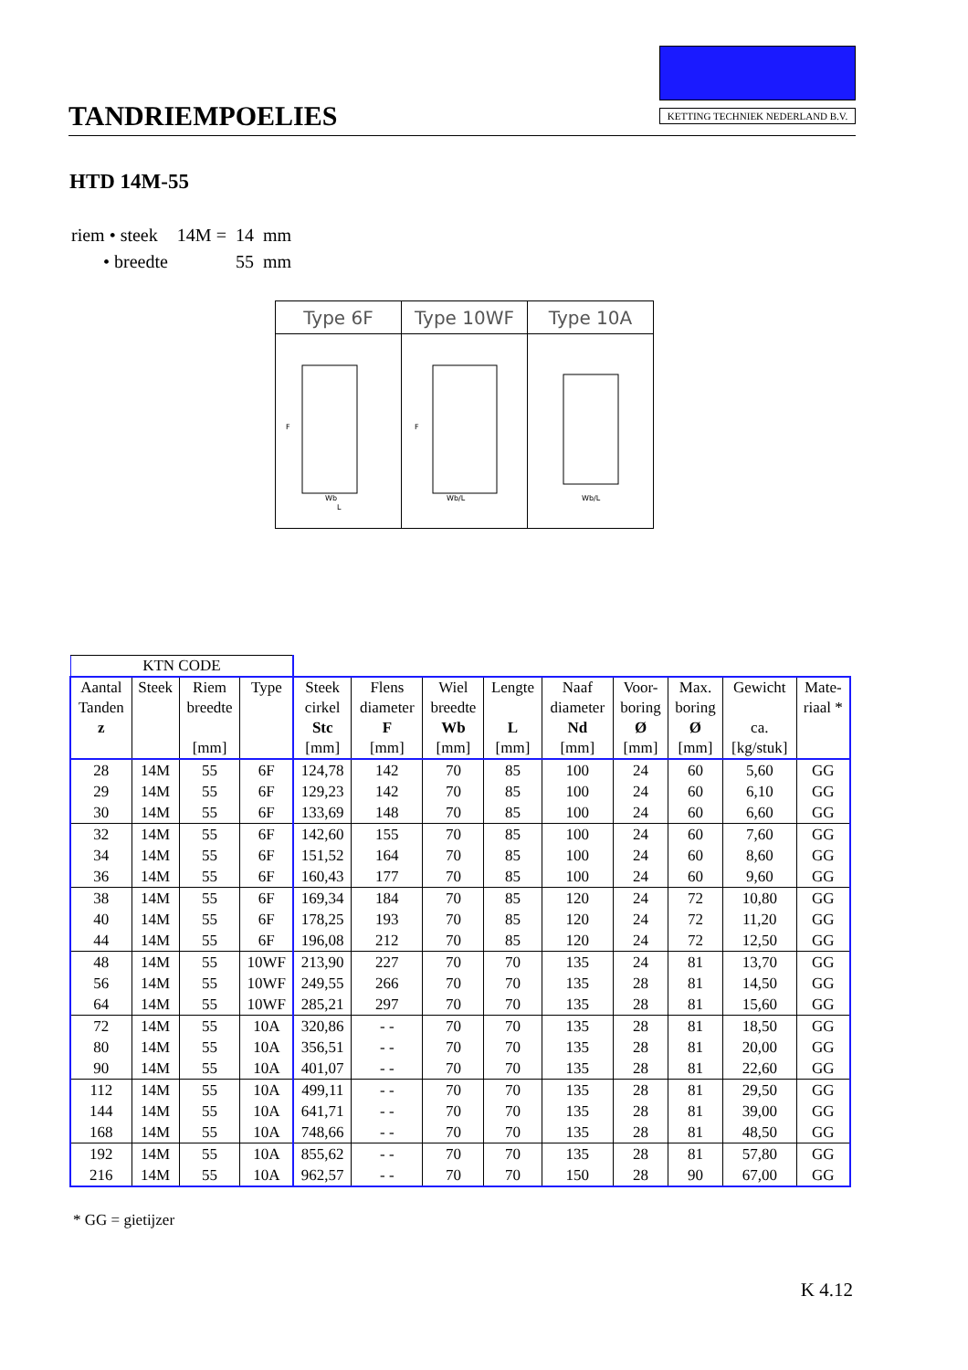TANDRIEMPOELIES
KETTING TECHNIEK NEDERLAND B.V.
HTD 14M-55
| riem • steek | 14M = | 14 | mm |
| • breedte | | 55 | mm |
| Type 6F | Type 10WF | Type 10A |
| Wb L F | Wb/L F | Wb/L |
| KTN CODE | | | | | | | | | | | | |
| --- | --- | --- | --- | --- | --- | --- | --- | --- | --- | --- | --- | --- |
| Aantal | Steek | Riem | Type | Steek | Flens | Wiel | Lengte | Naaf | Voor- | Max. | Gewicht | Mate- |
| Tanden | | breedte | | cirkel | diameter | breedte | | diameter | boring | boring | | riaal * |
| z | | | | Stc | F | Wb | L | Nd | Ø | Ø | ca. | |
| | | [mm] | | [mm] | [mm] | [mm] | [mm] | [mm] | [mm] | [mm] | [kg/stuk] | |
| 28 | 14M | 55 | 6F | 124,78 | 142 | 70 | 85 | 100 | 24 | 60 | 5,60 | GG |
| 29 | 14M | 55 | 6F | 129,23 | 142 | 70 | 85 | 100 | 24 | 60 | 6,10 | GG |
| 30 | 14M | 55 | 6F | 133,69 | 148 | 70 | 85 | 100 | 24 | 60 | 6,60 | GG |
| 32 | 14M | 55 | 6F | 142,60 | 155 | 70 | 85 | 100 | 24 | 60 | 7,60 | GG |
| 34 | 14M | 55 | 6F | 151,52 | 164 | 70 | 85 | 100 | 24 | 60 | 8,60 | GG |
| 36 | 14M | 55 | 6F | 160,43 | 177 | 70 | 85 | 100 | 24 | 60 | 9,60 | GG |
| 38 | 14M | 55 | 6F | 169,34 | 184 | 70 | 85 | 120 | 24 | 72 | 10,80 | GG |
| 40 | 14M | 55 | 6F | 178,25 | 193 | 70 | 85 | 120 | 24 | 72 | 11,20 | GG |
| 44 | 14M | 55 | 6F | 196,08 | 212 | 70 | 85 | 120 | 24 | 72 | 12,50 | GG |
| 48 | 14M | 55 | 10WF | 213,90 | 227 | 70 | 70 | 135 | 24 | 81 | 13,70 | GG |
| 56 | 14M | 55 | 10WF | 249,55 | 266 | 70 | 70 | 135 | 28 | 81 | 14,50 | GG |
| 64 | 14M | 55 | 10WF | 285,21 | 297 | 70 | 70 | 135 | 28 | 81 | 15,60 | GG |
| 72 | 14M | 55 | 10A | 320,86 | - - | 70 | 70 | 135 | 28 | 81 | 18,50 | GG |
| 80 | 14M | 55 | 10A | 356,51 | - - | 70 | 70 | 135 | 28 | 81 | 20,00 | GG |
| 90 | 14M | 55 | 10A | 401,07 | - - | 70 | 70 | 135 | 28 | 81 | 22,60 | GG |
| 112 | 14M | 55 | 10A | 499,11 | - - | 70 | 70 | 135 | 28 | 81 | 29,50 | GG |
| 144 | 14M | 55 | 10A | 641,71 | - - | 70 | 70 | 135 | 28 | 81 | 39,00 | GG |
| 168 | 14M | 55 | 10A | 748,66 | - - | 70 | 70 | 135 | 28 | 81 | 48,50 | GG |
| 192 | 14M | 55 | 10A | 855,62 | - - | 70 | 70 | 135 | 28 | 81 | 57,80 | GG |
| 216 | 14M | 55 | 10A | 962,57 | - - | 70 | 70 | 150 | 28 | 90 | 67,00 | GG |
* GG = gietijzer
K 4.12